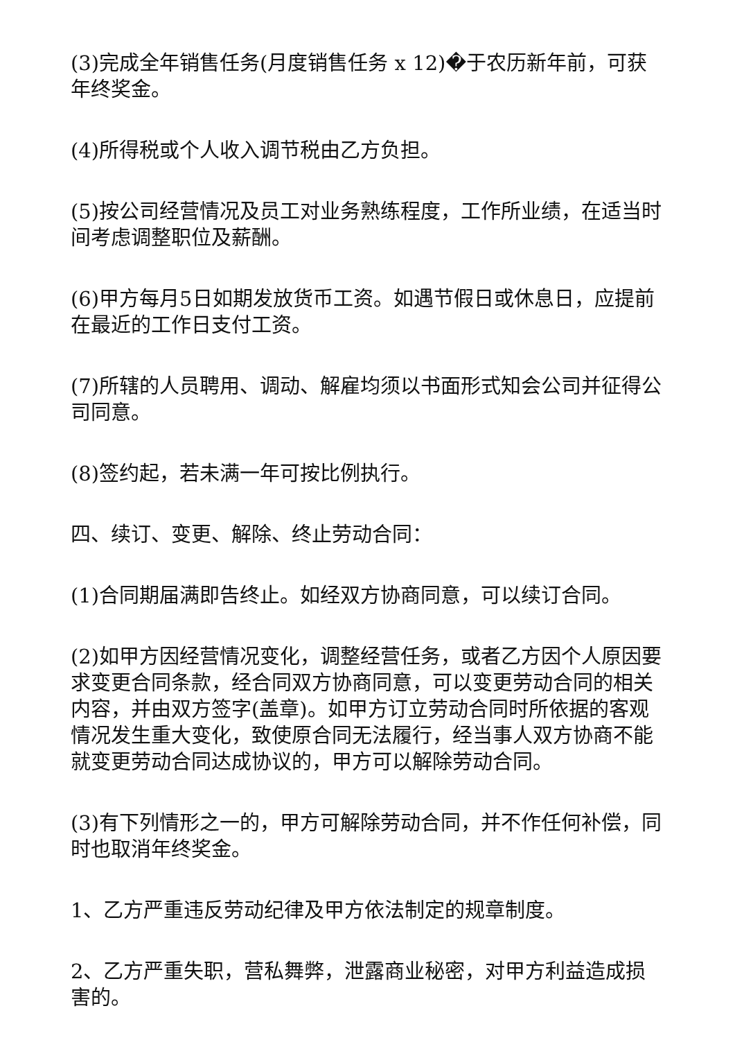(3)完成全年销售任务(月度销售任务 x 12)�于农历新年前，可获年终奖金。
(4)所得税或个人收入调节税由乙方负担。
(5)按公司经营情况及员工对业务熟练程度，工作所业绩，在适当时间考虑调整职位及薪酬。
(6)甲方每月5日如期发放货币工资。如遇节假日或休息日，应提前在最近的工作日支付工资。
(7)所辖的人员聘用、调动、解雇均须以书面形式知会公司并征得公司同意。
(8)签约起，若未满一年可按比例执行。
四、续订、变更、解除、终止劳动合同：
(1)合同期届满即告终止。如经双方协商同意，可以续订合同。
(2)如甲方因经营情况变化，调整经营任务，或者乙方因个人原因要求变更合同条款，经合同双方协商同意，可以变更劳动合同的相关内容，并由双方签字(盖章)。如甲方订立劳动合同时所依据的客观情况发生重大变化，致使原合同无法履行，经当事人双方协商不能就变更劳动合同达成协议的，甲方可以解除劳动合同。
(3)有下列情形之一的，甲方可解除劳动合同，并不作任何补偿，同时也取消年终奖金。
1、乙方严重违反劳动纪律及甲方依法制定的规章制度。
2、乙方严重失职，营私舞弊，泄露商业秘密，对甲方利益造成损害的。